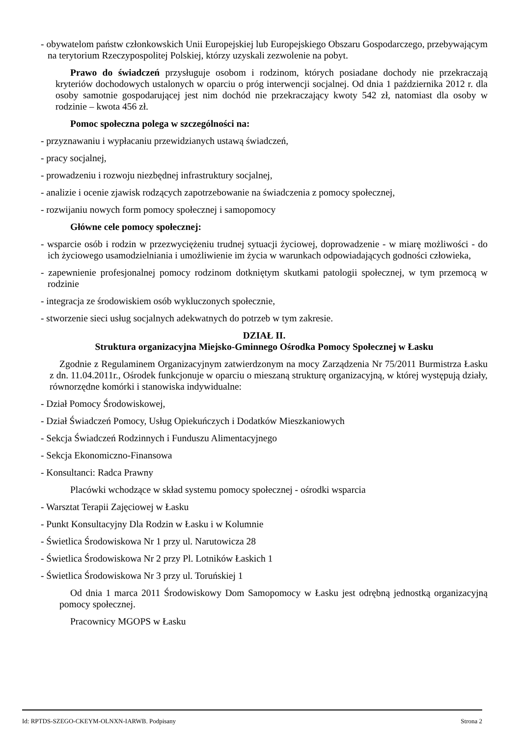- obywatelom państw członkowskich Unii Europejskiej lub Europejskiego Obszaru Gospodarczego, przebywającym na terytorium Rzeczypospolitej Polskiej, którzy uzyskali zezwolenie na pobyt.
Prawo do świadczeń przysługuje osobom i rodzinom, których posiadane dochody nie przekraczają kryteriów dochodowych ustalonych w oparciu o próg interwencji socjalnej. Od dnia 1 października 2012 r. dla osoby samotnie gospodarującej jest nim dochód nie przekraczający kwoty 542 zł, natomiast dla osoby w rodzinie – kwota 456 zł.
Pomoc społeczna polega w szczególności na:
- przyznawaniu i wypłacaniu przewidzianych ustawą świadczeń,
- pracy socjalnej,
- prowadzeniu i rozwoju niezbędnej infrastruktury socjalnej,
- analizie i ocenie zjawisk rodzących zapotrzebowanie na świadczenia z pomocy społecznej,
- rozwijaniu nowych form pomocy społecznej i samopomocy
Główne cele pomocy społecznej:
- wsparcie osób i rodzin w przezwyciężeniu trudnej sytuacji życiowej, doprowadzenie - w miarę możliwości - do ich życiowego usamodzielniania i umożliwienie im życia w warunkach odpowiadających godności człowieka,
- zapewnienie profesjonalnej pomocy rodzinom dotkniętym skutkami patologii społecznej, w tym przemocą w rodzinie
- integracja ze środowiskiem osób wykluczonych społecznie,
- stworzenie sieci usług socjalnych adekwatnych do potrzeb w tym zakresie.
DZIAŁ II.
Struktura organizacyjna Miejsko-Gminnego Ośrodka Pomocy Społecznej w Łasku
Zgodnie z Regulaminem Organizacyjnym zatwierdzonym na mocy Zarządzenia Nr 75/2011 Burmistrza Łasku z dn. 11.04.2011r., Ośrodek funkcjonuje w oparciu o mieszaną strukturę organizacyjną, w której występują działy, równorzędne komórki i stanowiska indywidualne:
- Dział Pomocy Środowiskowej,
- Dział Świadczeń Pomocy, Usług Opiekuńczych i Dodatków Mieszkaniowych
- Sekcja Świadczeń Rodzinnych i Funduszu Alimentacyjnego
- Sekcja Ekonomiczno-Finansowa
- Konsultanci: Radca Prawny
Placówki wchodzące w skład systemu pomocy społecznej - ośrodki wsparcia
- Warsztat Terapii Zajęciowej w Łasku
- Punkt Konsultacyjny Dla Rodzin w Łasku i w Kolumnie
- Świetlica Środowiskowa Nr 1 przy ul. Narutowicza 28
- Świetlica Środowiskowa Nr 2 przy Pl. Lotników Łaskich 1
- Świetlica Środowiskowa Nr 3 przy ul. Toruńskiej 1
Od dnia 1 marca 2011 Środowiskowy Dom Samopomocy w Łasku jest odrębną jednostką organizacyjną pomocy społecznej.
Pracownicy MGOPS w Łasku
Id: RPTDS-SZEGO-CKEYM-OLNXN-IARWB. Podpisany Strona 2